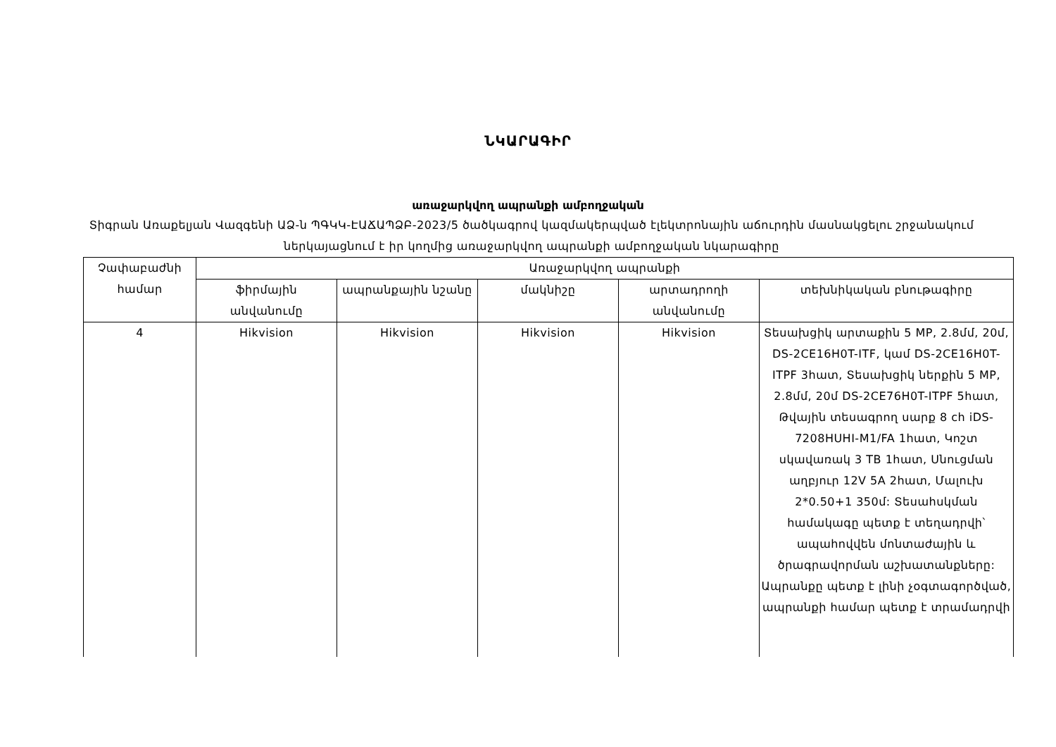ՆԿԱՐԱԳԻՐ
առաջարկվող ապրանքի ամբողջական
Տիգրան Առաքելյան Վազգենի ԱՁ-ն ՊԳԿԿ-ԷԱՃԱՊՁԲ-2023/5 ծածկագրով կազմակերպված էլեկտրոնային աճուրդին մասնակցելու շրջանակում ներկայացնում է իր կողմից առաջարկվող ապրանքի ամբողջական նկարագիրը
| Չափաբաժնի համար | Առաջարկվող ապրանքի | | | | |
| --- | --- | --- | --- | --- | --- |
| | ֆիրմային անվանումը | ապրանքային նշանը | մակնիշը | արտադրողի անվանումը | տեխնիկական բնութագիրը |
| 4 | Hikvision | Hikvision | Hikvision | Hikvision | Տեսախցիկ արտաքին 5 MP, 2.8մմ, 20մ, DS-2CE16H0T-ITF, կամ DS-2CE16H0T-ITPF 3հատ, Տեսախցիկ ներքին 5 MP, 2.8մմ, 20մ DS-2CE76H0T-ITPF 5հատ, Թվային տեսագրող սարք 8 ch iDS-7208HUHI-M1/FA 1հատ, Կոշտ սկավառակ 3 TB 1հատ, Սնուցման աղբյուր 12V 5A 2հատ, Մալուխ 2*0.50+1 350մ: Տեսահսկման համակագը պետք է տեղադրվի՝ ապահովվեն մոնտաժային և ծրագրավորման աշխատանքները: Ապրանքը պետք է լինի չօգտագործված, ապրանքի համար պետք է տրամադրվի |